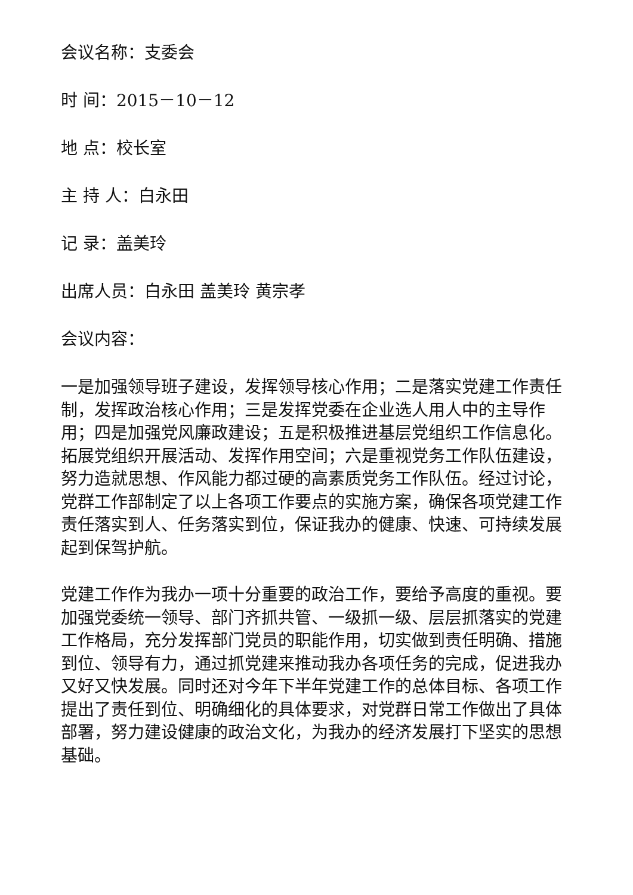会议名称：支委会
时 间：2015－10－12
地 点：校长室
主 持 人：白永田
记 录：盖美玲
出席人员：白永田 盖美玲 黄宗孝
会议内容：
一是加强领导班子建设，发挥领导核心作用；二是落实党建工作责任制，发挥政治核心作用；三是发挥党委在企业选人用人中的主导作用；四是加强党风廉政建设；五是积极推进基层党组织工作信息化。拓展党组织开展活动、发挥作用空间；六是重视党务工作队伍建设，努力造就思想、作风能力都过硬的高素质党务工作队伍。经过讨论，党群工作部制定了以上各项工作要点的实施方案，确保各项党建工作责任落实到人、任务落实到位，保证我办的健康、快速、可持续发展起到保驾护航。
党建工作作为我办一项十分重要的政治工作，要给予高度的重视。要加强党委统一领导、部门齐抓共管、一级抓一级、层层抓落实的党建工作格局，充分发挥部门党员的职能作用，切实做到责任明确、措施到位、领导有力，通过抓党建来推动我办各项任务的完成，促进我办又好又快发展。同时还对今年下半年党建工作的总体目标、各项工作提出了责任到位、明确细化的具体要求，对党群日常工作做出了具体部署，努力建设健康的政治文化，为我办的经济发展打下坚实的思想基础。